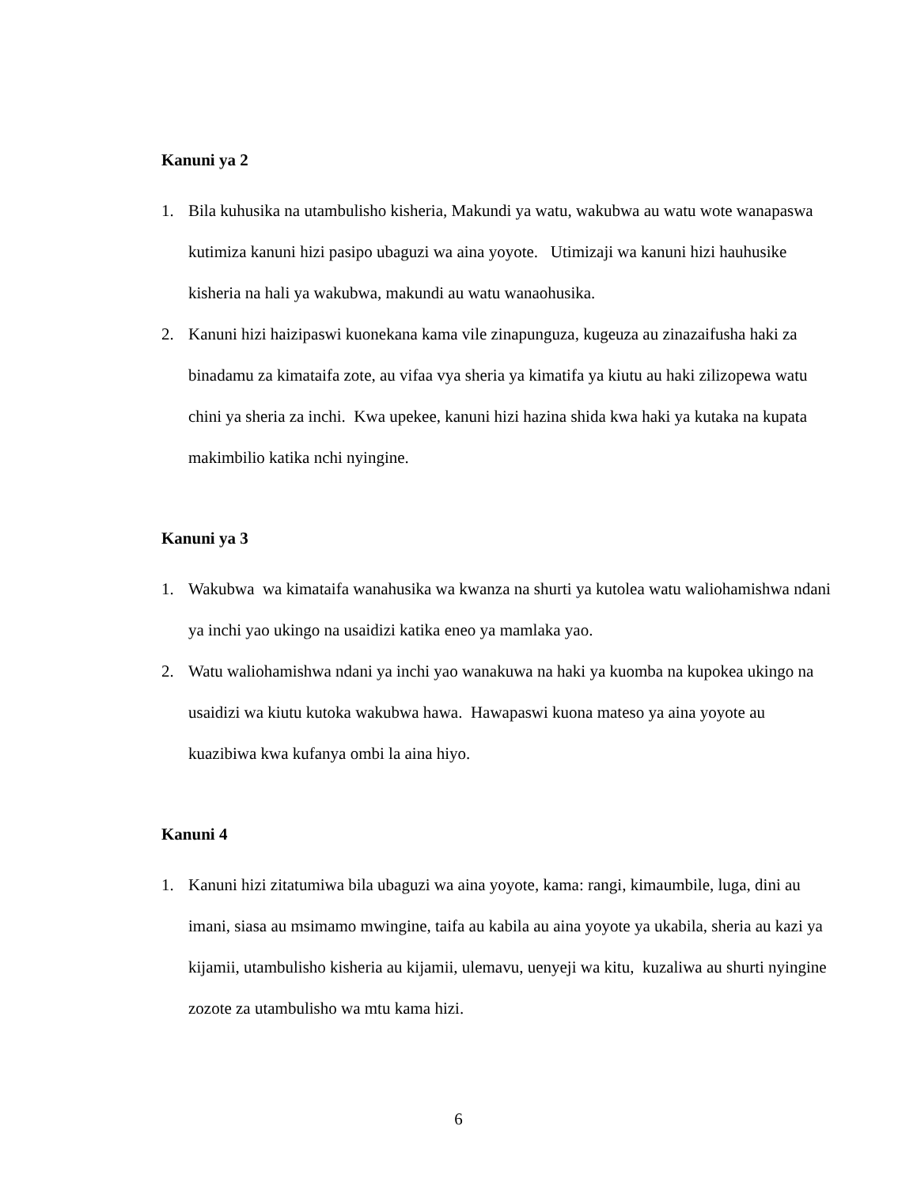Kanuni ya 2
1. Bila kuhusika na utambulisho kisheria, Makundi ya watu, wakubwa au watu wote wanapaswa kutimiza kanuni hizi pasipo ubaguzi wa aina yoyote. Utimizaji wa kanuni hizi hauhusike kisheria na hali ya wakubwa, makundi au watu wanaohusika.
2. Kanuni hizi haizipaswi kuonekana kama vile zinapunguza, kugeuza au zinazaifusha haki za binadamu za kimataifa zote, au vifaa vya sheria ya kimatifa ya kiutu au haki zilizopewa watu chini ya sheria za inchi. Kwa upekee, kanuni hizi hazina shida kwa haki ya kutaka na kupata makimbilio katika nchi nyingine.
Kanuni ya 3
1. Wakubwa wa kimataifa wanahusika wa kwanza na shurti ya kutolea watu waliohamishwa ndani ya inchi yao ukingo na usaidizi katika eneo ya mamlaka yao.
2. Watu waliohamishwa ndani ya inchi yao wanakuwa na haki ya kuomba na kupokea ukingo na usaidizi wa kiutu kutoka wakubwa hawa. Hawapaswi kuona mateso ya aina yoyote au kuazibiwa kwa kufanya ombi la aina hiyo.
Kanuni 4
1. Kanuni hizi zitatumiwa bila ubaguzi wa aina yoyote, kama: rangi, kimaumbile, luga, dini au imani, siasa au msimamo mwingine, taifa au kabila au aina yoyote ya ukabila, sheria au kazi ya kijamii, utambulisho kisheria au kijamii, ulemavu, uenyeji wa kitu, kuzaliwa au shurti nyingine zozote za utambulisho wa mtu kama hizi.
6